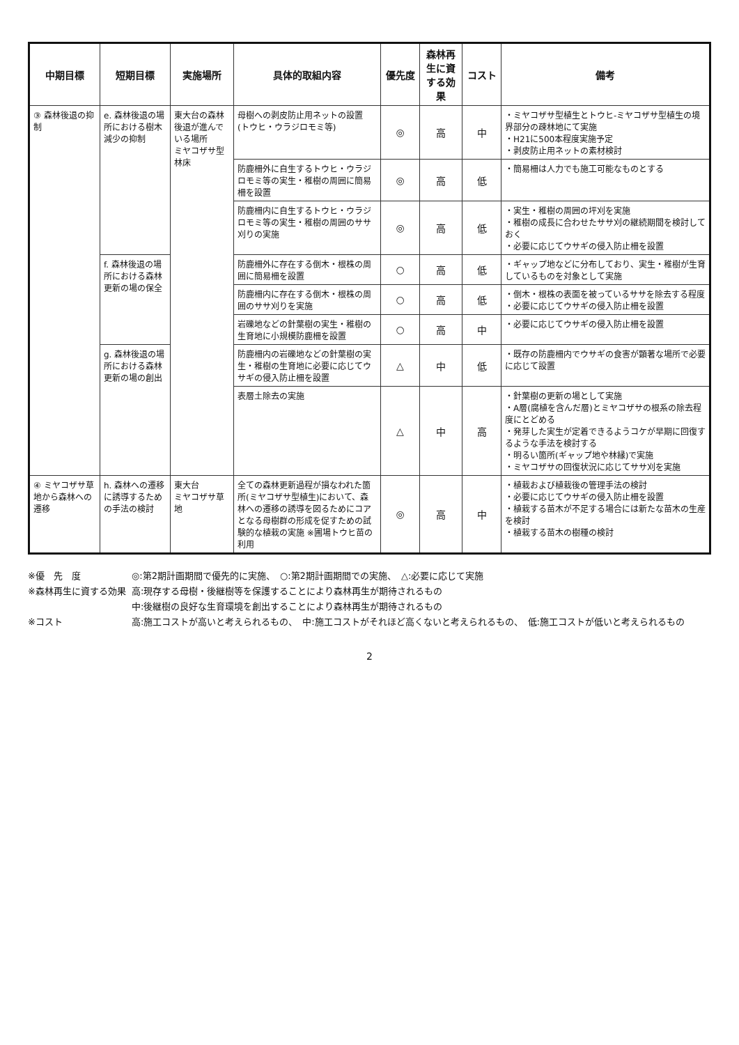| 中期目標 | 短期目標 | 実施場所 | 具体的取組内容 | 優先度 | 森林再生に資する効果 | コスト | 備考 |
| --- | --- | --- | --- | --- | --- | --- | --- |
| ③ 森林後退の抑制 | e. 森林後退の場所における樹木減少の抑制 | 東大台の森林後退が進んでいる場所 ミヤコザサ型林床 | 母樹への剥皮防止用ネットの設置 (トウヒ・ウラジロモミ等) | ◎ | 高 | 中 | ・ミヤコザサ型植生とトウヒ-ミヤコザサ型植生の境界部分の疎林地にて実施 ・H21に500本程度実施予定 ・剥皮防止用ネットの素材検討 |
| | | | 防鹿柵外に自生するトウヒ・ウラジロモミ等の実生・稚樹の周囲に簡易柵を設置 | ◎ | 高 | 低 | ・簡易柵は人力でも施工可能なものとする |
| | | | 防鹿柵内に自生するトウヒ・ウラジロモミ等の実生・稚樹の周囲のササ刈りの実施 | ◎ | 高 | 低 | ・実生・稚樹の周囲の坪刈を実施 ・稚樹の成長に合わせたササ刈の継続期間を検討しておく ・必要に応じてウサギの侵入防止柵を設置 |
| | f. 森林後退の場所における森林更新の場の保全 | | 防鹿柵外に存在する倒木・根株の周囲に簡易柵を設置 | ○ | 高 | 低 | ・ギャップ地などに分布しており、実生・稚樹が生育しているものを対象として実施 |
| | | | 防鹿柵内に存在する倒木・根株の周囲のササ刈りを実施 | ○ | 高 | 低 | ・倒木・根株の表面を被っているササを除去する程度 ・必要に応じてウサギの侵入防止柵を設置 |
| | | | 岩礫地などの針葉樹の実生・稚樹の生育地に小規模防鹿柵を設置 | ○ | 高 | 中 | ・必要に応じてウサギの侵入防止柵を設置 |
| | g. 森林後退の場所における森林更新の場の創出 | | 防鹿柵内の岩礫地などの針葉樹の実生・稚樹の生育地に必要に応じてウサギの侵入防止柵を設置 | △ | 中 | 低 | ・既存の防鹿柵内でウサギの食害が顕著な場所で必要に応じて設置 |
| | | | 表層土除去の実施 | △ | 中 | 高 | ・針葉樹の更新の場として実施 ・A層(腐植を含んだ層)とミヤコザサの根系の除去程度にとどめる ・発芽した実生が定着できるようコケが早期に回復するような手法を検討する ・明るい箇所(ギャップ地や林縁)で実施 ・ミヤコザサの回復状況に応じてササ刈を実施 |
| ④ ミヤコザサ草地から森林への遷移 | h. 森林への遷移に誘導するための手法の検討 | 東大台 ミヤコザサ草地 | 全ての森林更新過程が損なわれた箇所(ミヤコザサ型植生)において、森林への遷移の誘導を図るためにコアとなる母樹群の形成を促すための試験的な植栽の実施 ※圃場トウヒ苗の利用 | ◎ | 高 | 中 | ・植栽および植栽後の管理手法の検討 ・必要に応じてウサギの侵入防止柵を設置 ・植栽する苗木が不足する場合には新たな苗木の生産を検討 ・植栽する苗木の樹種の検討 |
| ※優 先 度 | ◎:第2期計画期間で優先的に実施、 ○:第2期計画期間での実施、 △:必要に応じて実施 |
| ※森林再生に資する効果 | 高:現存する母樹・後継樹等を保護することにより森林再生が期待されるもの |
| | 中:後継樹の良好な生育環境を創出することにより森林再生が期待されるもの |
| ※コスト | 高:施工コストが高いと考えられるもの、 中:施工コストがそれほど高くないと考えられるもの、 低:施工コストが低いと考えられるもの |
2